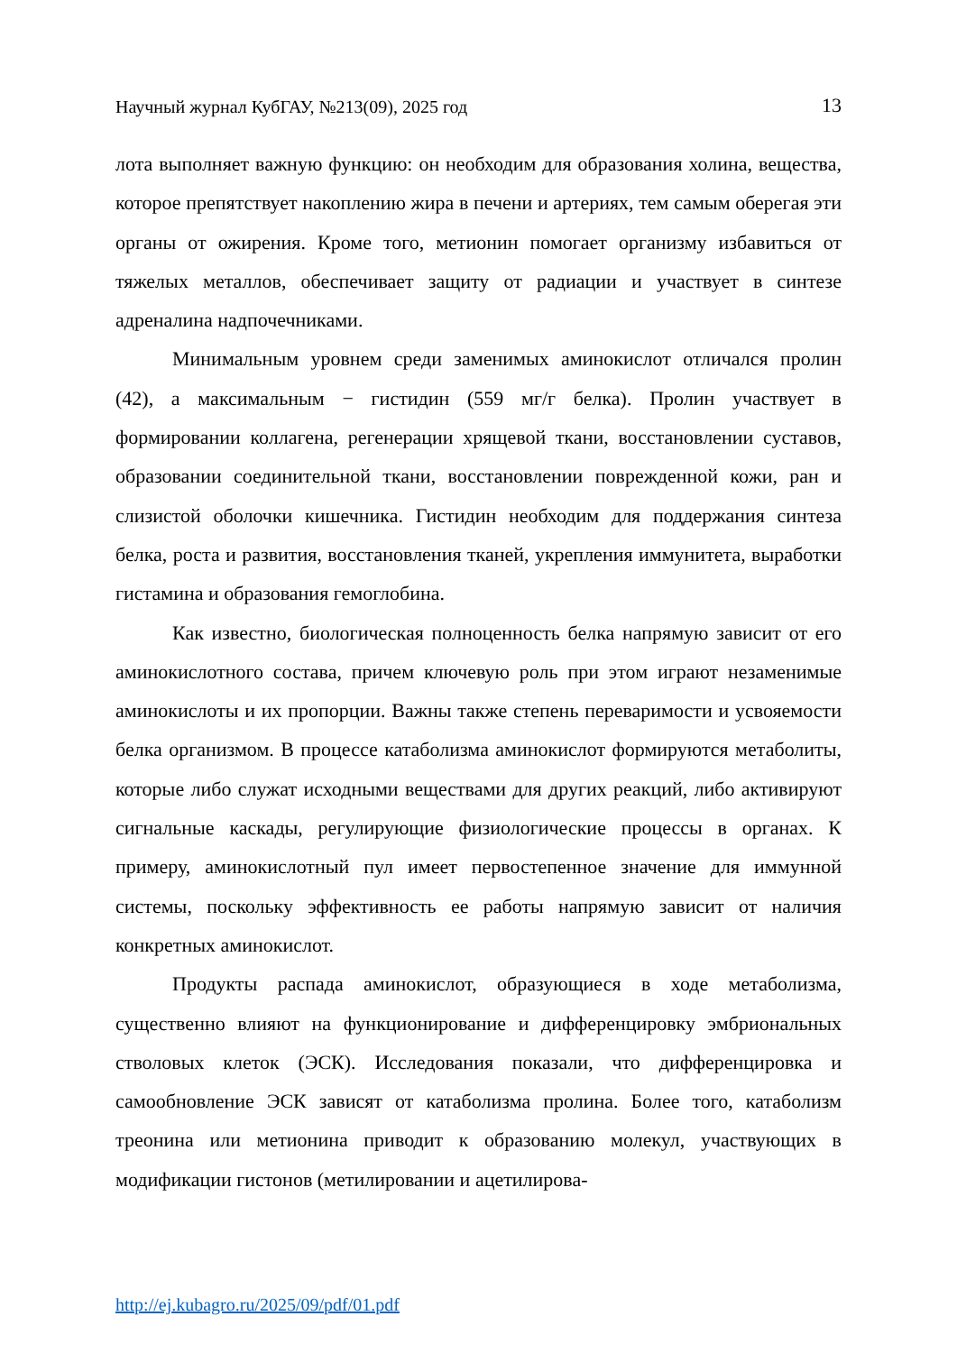Научный журнал КубГАУ, №213(09), 2025 год 13
лота выполняет важную функцию: он необходим для образования холина, вещества, которое препятствует накоплению жира в печени и артериях, тем самым оберегая эти органы от ожирения. Кроме того, метионин помогает организму избавиться от тяжелых металлов, обеспечивает защиту от радиации и участвует в синтезе адреналина надпочечниками.
Минимальным уровнем среди заменимых аминокислот отличался пролин (42), а максимальным − гистидин (559 мг/г белка). Пролин участвует в формировании коллагена, регенерации хрящевой ткани, восстановлении суставов, образовании соединительной ткани, восстановлении поврежденной кожи, ран и слизистой оболочки кишечника. Гистидин необходим для поддержания синтеза белка, роста и развития, восстановления тканей, укрепления иммунитета, выработки гистамина и образования гемоглобина.
Как известно, биологическая полноценность белка напрямую зависит от его аминокислотного состава, причем ключевую роль при этом играют незаменимые аминокислоты и их пропорции. Важны также степень переваримости и усвояемости белка организмом. В процессе катаболизма аминокислот формируются метаболиты, которые либо служат исходными веществами для других реакций, либо активируют сигнальные каскады, регулирующие физиологические процессы в органах. К примеру, аминокислотный пул имеет первостепенное значение для иммунной системы, поскольку эффективность ее работы напрямую зависит от наличия конкретных аминокислот.
Продукты распада аминокислот, образующиеся в ходе метаболизма, существенно влияют на функционирование и дифференцировку эмбриональных стволовых клеток (ЭСК). Исследования показали, что дифференцировка и самообновление ЭСК зависят от катаболизма пролина. Более того, катаболизм треонина или метионина приводит к образованию молекул, участвующих в модификации гистонов (метилировании и ацетилирова-
http://ej.kubagro.ru/2025/09/pdf/01.pdf